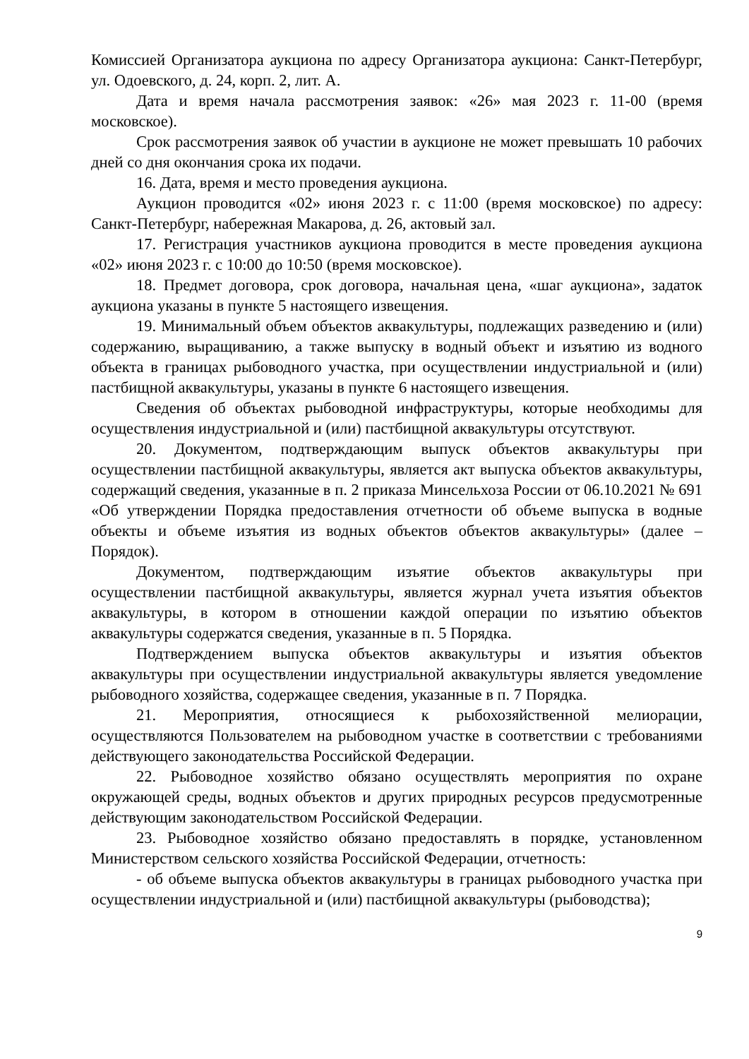Комиссией Организатора аукциона по адресу Организатора аукциона: Санкт-Петербург, ул. Одоевского, д. 24, корп. 2, лит. А.
Дата и время начала рассмотрения заявок: «26» мая 2023 г. 11-00 (время московское).
Срок рассмотрения заявок об участии в аукционе не может превышать 10 рабочих дней со дня окончания срока их подачи.
16. Дата, время и место проведения аукциона.
Аукцион проводится «02» июня 2023 г. с 11:00 (время московское) по адресу: Санкт-Петербург, набережная Макарова, д. 26, актовый зал.
17. Регистрация участников аукциона проводится в месте проведения аукциона «02» июня 2023 г. с 10:00 до 10:50 (время московское).
18. Предмет договора, срок договора, начальная цена, «шаг аукциона», задаток аукциона указаны в пункте 5 настоящего извещения.
19. Минимальный объем объектов аквакультуры, подлежащих разведению и (или) содержанию, выращиванию, а также выпуску в водный объект и изъятию из водного объекта в границах рыбоводного участка, при осуществлении индустриальной и (или) пастбищной аквакультуры, указаны в пункте 6 настоящего извещения.
Сведения об объектах рыбоводной инфраструктуры, которые необходимы для осуществления индустриальной и (или) пастбищной аквакультуры отсутствуют.
20. Документом, подтверждающим выпуск объектов аквакультуры при осуществлении пастбищной аквакультуры, является акт выпуска объектов аквакультуры, содержащий сведения, указанные в п. 2 приказа Минсельхоза России от 06.10.2021 № 691 «Об утверждении Порядка предоставления отчетности об объеме выпуска в водные объекты и объеме изъятия из водных объектов объектов аквакультуры» (далее – Порядок).
Документом, подтверждающим изъятие объектов аквакультуры при осуществлении пастбищной аквакультуры, является журнал учета изъятия объектов аквакультуры, в котором в отношении каждой операции по изъятию объектов аквакультуры содержатся сведения, указанные в п. 5 Порядка.
Подтверждением выпуска объектов аквакультуры и изъятия объектов аквакультуры при осуществлении индустриальной аквакультуры является уведомление рыбоводного хозяйства, содержащее сведения, указанные в п. 7 Порядка.
21. Мероприятия, относящиеся к рыбохозяйственной мелиорации, осуществляются Пользователем на рыбоводном участке в соответствии с требованиями действующего законодательства Российской Федерации.
22. Рыбоводное хозяйство обязано осуществлять мероприятия по охране окружающей среды, водных объектов и других природных ресурсов предусмотренные действующим законодательством Российской Федерации.
23. Рыбоводное хозяйство обязано предоставлять в порядке, установленном Министерством сельского хозяйства Российской Федерации, отчетность:
- об объеме выпуска объектов аквакультуры в границах рыбоводного участка при осуществлении индустриальной и (или) пастбищной аквакультуры (рыбоводства);
9